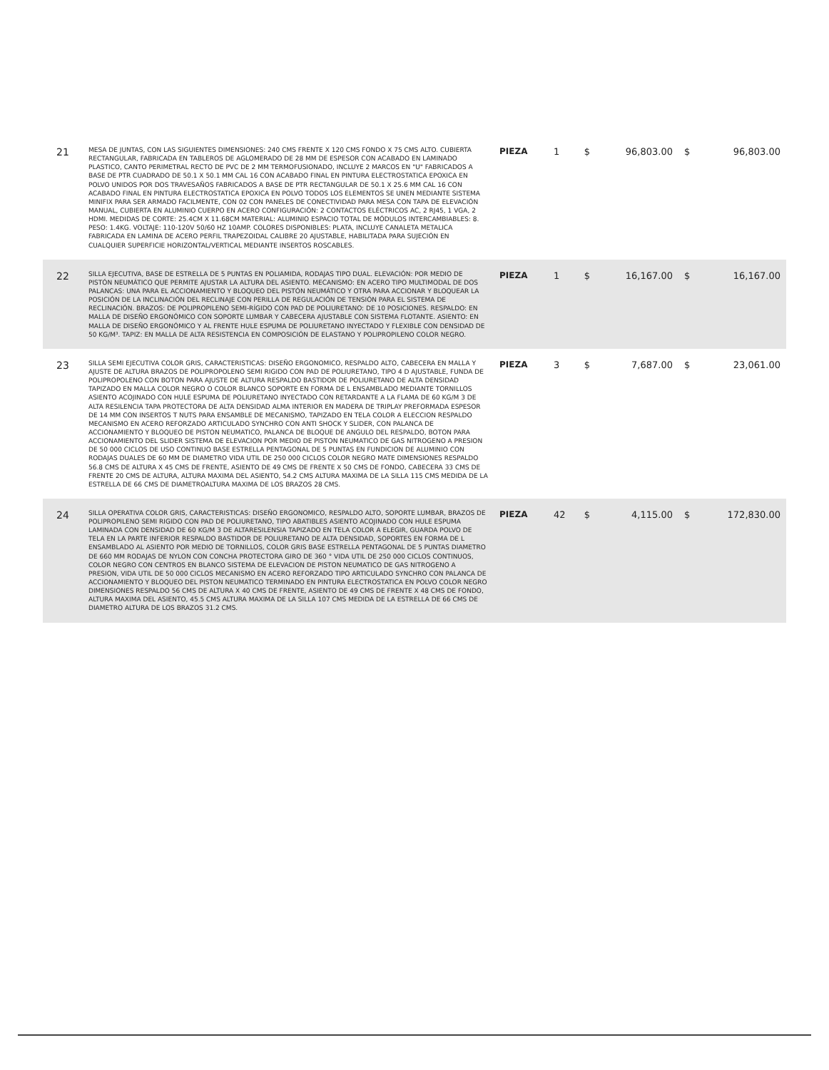| 21 | MESA DE JUNTAS, CON LAS SIGUIENTES DIMENSIONES: 240 CMS FRENTE X 120 CMS FONDO X 75 CMS ALTO. CUBIERTA RECTANGULAR, FABRICADA EN TABLEROS DE AGLOMERADO DE 28 MM DE ESPESOR CON ACABADO EN LAMINADO PLASTICO, CANTO PERIMETRAL RECTO DE PVC DE 2 MM TERMOFUSIONADO, INCLUYE 2 MARCOS EN "U" FABRICADOS A BASE DE PTR CUADRADO DE 50.1 X 50.1 MM CAL 16 CON ACABADO FINAL EN PINTURA ELECTROSTATICA EPOXICA EN POLVO UNIDOS POR DOS TRAVESAÑOS FABRICADOS A BASE DE PTR RECTANGULAR DE 50.1 X 25.6 MM CAL 16 CON ACABADO FINAL EN PINTURA ELECTROSTATICA EPOXICA EN POLVO TODOS LOS ELEMENTOS SE UNEN MEDIANTE SISTEMA MINIFIX PARA SER ARMADO FACILMENTE, CON 02 CON PANELES DE CONECTIVIDAD PARA MESA CON TAPA DE ELEVACIÓN MANUAL, CUBIERTA EN ALUMINIO CUERPO EN ACERO CONFIGURACIÓN: 2 CONTACTOS ELÉCTRICOS AC, 2 RJ45, 1 VGA, 2 HDMI. MEDIDAS DE CORTE: 25.4CM X 11.68CM MATERIAL: ALUMINIO ESPACIO TOTAL DE MÓDULOS INTERCAMBIABLES: 8. PESO: 1.4KG. VOLTAJE: 110-120V 50/60 HZ 10AMP. COLORES DISPONIBLES: PLATA, INCLUYE CANALETA METALICA FABRICADA EN LAMINA DE ACERO PERFIL TRAPEZOIDAL CALIBRE 20 AJUSTABLE, HABILITADA PARA SUJECIÓN EN CUALQUIER SUPERFICIE HORIZONTAL/VERTICAL MEDIANTE INSERTOS ROSCABLES. | PIEZA | 1 | $ | 96,803.00 | $ | 96,803.00 |
| 22 | SILLA EJECUTIVA, BASE DE ESTRELLA DE 5 PUNTAS EN POLIAMIDA, RODAJAS TIPO DUAL. ELEVACIÓN: POR MEDIO DE PISTÓN NEUMÁTICO QUE PERMITE AJUSTAR LA ALTURA DEL ASIENTO. MECANISMO: EN ACERO TIPO MULTIMODAL DE DOS PALANCAS: UNA PARA EL ACCIONAMIENTO Y BLOQUEO DEL PISTÓN NEUMÁTICO Y OTRA PARA ACCIONAR Y BLOQUEAR LA POSICIÓN DE LA INCLINACIÓN DEL RECLINAJE CON PERILLA DE REGULACIÓN DE TENSIÓN PARA EL SISTEMA DE RECLINACIÓN. BRAZOS: DE POLIPROPILENO SEMI-RÍGIDO CON PAD DE POLIURETANO: DE 10 POSICIONES. RESPALDO: EN MALLA DE DISEÑO ERGONÓMICO CON SOPORTE LUMBAR Y CABECERA AJUSTABLE CON SISTEMA FLOTANTE. ASIENTO: EN MALLA DE DISEÑO ERGONÓMICO Y AL FRENTE HULE ESPUMA DE POLIURETANO INYECTADO Y FLEXIBLE CON DENSIDAD DE 50 KG/M³. TAPIZ: EN MALLA DE ALTA RESISTENCIA EN COMPOSICIÓN DE ELASTANO Y POLIPROPILENO COLOR NEGRO. | PIEZA | 1 | $ | 16,167.00 | $ | 16,167.00 |
| 23 | SILLA SEMI EJECUTIVA COLOR GRIS, CARACTERISTICAS: DISEÑO ERGONOMICO, RESPALDO ALTO, CABECERA EN MALLA Y AJUSTE DE ALTURA BRAZOS DE POLIPROPOLENO SEMI RIGIDO CON PAD DE POLIURETANO, TIPO 4 D AJUSTABLE, FUNDA DE POLIPROPOLENO CON BOTON PARA AJUSTE DE ALTURA RESPALDO BASTIDOR DE POLIURETANO DE ALTA DENSIDAD TAPIZADO EN MALLA COLOR NEGRO O COLOR BLANCO SOPORTE EN FORMA DE L ENSAMBLADO MEDIANTE TORNILLOS ASIENTO ACOJINADO CON HULE ESPUMA DE POLIURETANO INYECTADO CON RETARDANTE A LA FLAMA DE 60 KG/M 3 DE ALTA RESILENCIA TAPA PROTECTORA DE ALTA DENSIDAD ALMA INTERIOR EN MADERA DE TRIPLAY PREFORMADA ESPESOR DE 14 MM CON INSERTOS T NUTS PARA ENSAMBLE DE MECANISMO, TAPIZADO EN TELA COLOR A ELECCION RESPALDO MECANISMO EN ACERO REFORZADO ARTICULADO SYNCHRO CON ANTI SHOCK Y SLIDER, CON PALANCA DE ACCIONAMIENTO Y BLOQUEO DE PISTON NEUMATICO, PALANCA DE BLOQUE DE ANGULO DEL RESPALDO, BOTON PARA ACCIONAMIENTO DEL SLIDER SISTEMA DE ELEVACION POR MEDIO DE PISTON NEUMATICO DE GAS NITROGENO A PRESION DE 50 000 CICLOS DE USO CONTINUO BASE ESTRELLA PENTAGONAL DE 5 PUNTAS EN FUNDICION DE ALUMINIO CON RODAJAS DUALES DE 60 MM DE DIAMETRO VIDA UTIL DE 250 000 CICLOS COLOR NEGRO MATE DIMENSIONES RESPALDO 56.8 CMS DE ALTURA X 45 CMS DE FRENTE, ASIENTO DE 49 CMS DE FRENTE X 50 CMS DE FONDO, CABECERA 33 CMS DE FRENTE 20 CMS DE ALTURA, ALTURA MAXIMA DEL ASIENTO, 54.2 CMS ALTURA MAXIMA DE LA SILLA 115 CMS MEDIDA DE LA ESTRELLA DE 66 CMS DE DIAMETROALTURA MAXIMA DE LOS BRAZOS 28 CMS. | PIEZA | 3 | $ | 7,687.00 | $ | 23,061.00 |
| 24 | SILLA OPERATIVA COLOR GRIS, CARACTERISTICAS: DISEÑO ERGONOMICO, RESPALDO ALTO, SOPORTE LUMBAR, BRAZOS DE POLIPROPILENO SEMI RIGIDO CON PAD DE POLIURETANO, TIPO ABATIBLES ASIENTO ACOJINADO CON HULE ESPUMA LAMINADA CON DENSIDAD DE 60 KG/M 3 DE ALTARESILENSIA TAPIZADO EN TELA COLOR A ELEGIR, GUARDA POLVO DE TELA EN LA PARTE INFERIOR RESPALDO BASTIDOR DE POLIURETANO DE ALTA DENSIDAD, SOPORTES EN FORMA DE L ENSAMBLADO AL ASIENTO POR MEDIO DE TORNILLOS, COLOR GRIS BASE ESTRELLA PENTAGONAL DE 5 PUNTAS DIAMETRO DE 660 MM RODAJAS DE NYLON CON CONCHA PROTECTORA GIRO DE 360 ° VIDA UTIL DE 250 000 CICLOS CONTINUOS, COLOR NEGRO CON CENTROS EN BLANCO SISTEMA DE ELEVACION DE PISTON NEUMATICO DE GAS NITROGENO A PRESION, VIDA UTIL DE 50 000 CICLOS MECANISMO EN ACERO REFORZADO TIPO ARTICULADO SYNCHRO CON PALANCA DE ACCIONAMIENTO Y BLOQUEO DEL PISTON NEUMATICO TERMINADO EN PINTURA ELECTROSTATICA EN POLVO COLOR NEGRO DIMENSIONES RESPALDO 56 CMS DE ALTURA X 40 CMS DE FRENTE, ASIENTO DE 49 CMS DE FRENTE X 48 CMS DE FONDO, ALTURA MAXIMA DEL ASIENTO, 45.5 CMS ALTURA MAXIMA DE LA SILLA 107 CMS MEDIDA DE LA ESTRELLA DE 66 CMS DE DIAMETRO ALTURA DE LOS BRAZOS 31.2 CMS. | PIEZA | 42 | $ | 4,115.00 | $ | 172,830.00 |